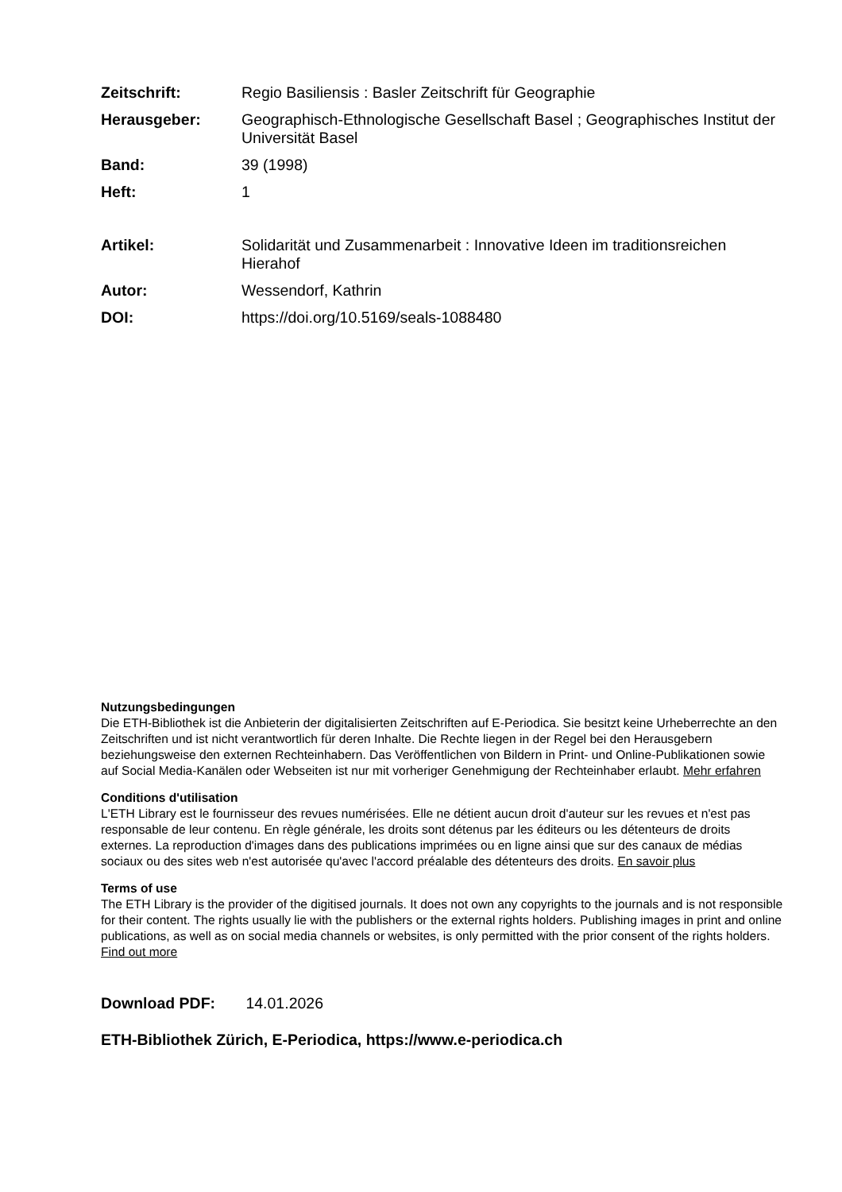| Zeitschrift: | Regio Basiliensis : Basler Zeitschrift für Geographie |
| Herausgeber: | Geographisch-Ethnologische Gesellschaft Basel ; Geographisches Institut der Universität Basel |
| Band: | 39 (1998) |
| Heft: | 1 |
| Artikel: | Solidarität und Zusammenarbeit : Innovative Ideen im traditionsreichen Hierahof |
| Autor: | Wessendorf, Kathrin |
| DOI: | https://doi.org/10.5169/seals-1088480 |
Nutzungsbedingungen
Die ETH-Bibliothek ist die Anbieterin der digitalisierten Zeitschriften auf E-Periodica. Sie besitzt keine Urheberrechte an den Zeitschriften und ist nicht verantwortlich für deren Inhalte. Die Rechte liegen in der Regel bei den Herausgebern beziehungsweise den externen Rechteinhabern. Das Veröffentlichen von Bildern in Print- und Online-Publikationen sowie auf Social Media-Kanälen oder Webseiten ist nur mit vorheriger Genehmigung der Rechteinhaber erlaubt. Mehr erfahren
Conditions d'utilisation
L'ETH Library est le fournisseur des revues numérisées. Elle ne détient aucun droit d'auteur sur les revues et n'est pas responsable de leur contenu. En règle générale, les droits sont détenus par les éditeurs ou les détenteurs de droits externes. La reproduction d'images dans des publications imprimées ou en ligne ainsi que sur des canaux de médias sociaux ou des sites web n'est autorisée qu'avec l'accord préalable des détenteurs des droits. En savoir plus
Terms of use
The ETH Library is the provider of the digitised journals. It does not own any copyrights to the journals and is not responsible for their content. The rights usually lie with the publishers or the external rights holders. Publishing images in print and online publications, as well as on social media channels or websites, is only permitted with the prior consent of the rights holders. Find out more
Download PDF: 14.01.2026
ETH-Bibliothek Zürich, E-Periodica, https://www.e-periodica.ch